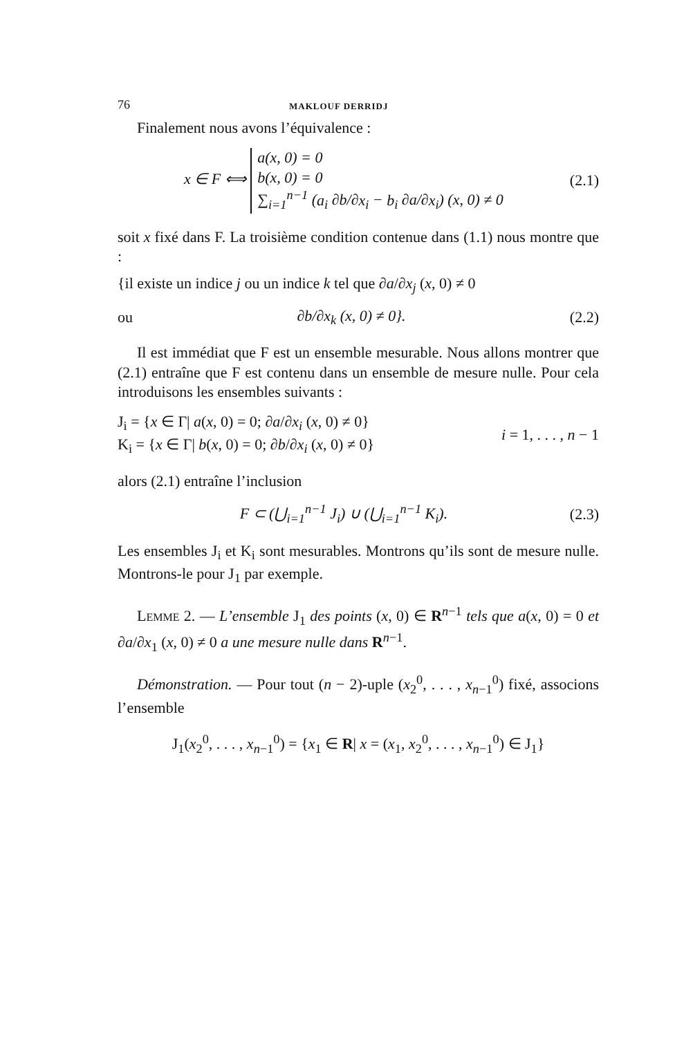76 MAKLOUF DERRIDJ
Finalement nous avons l’équivalence :
x ∈ F ⟺ a(x, 0) = 0
b(x, 0) = 0
∑<sub>i=1</sub><sup>n−1</sup> (a<sub>i</sub> ∂b/∂x<sub>i</sub> − b<sub>i</sub> ∂a/∂x<sub>i</sub>) (x, 0) ≠ 0
(2.1)
soit x fixé dans F. La troisième condition contenue dans (1.1) nous montre que :
{il existe un indice j ou un indice k tel que ∂a/∂x<sub>j</sub> (x, 0) ≠ 0
ou ∂b/∂x<sub>k</sub> (x, 0) ≠ 0}. (2.2)
Il est immédiat que F est un ensemble mesurable. Nous allons montrer que (2.1) entraîne que F est contenu dans un ensemble de mesure nulle. Pour cela introduisons les ensembles suivants :
J<sub>i</sub> = {x ∈ Γ| a(x, 0) = 0; ∂a/∂x<sub>i</sub> (x, 0) ≠ 0}
K<sub>i</sub> = {x ∈ Γ| b(x, 0) = 0; ∂b/∂x<sub>i</sub> (x, 0) ≠ 0}
i = 1, . . . , n − 1
alors (2.1) entraîne l’inclusion
F ⊂ (⋃<sub>i=1</sub><sup>n−1</sup> J<sub>i</sub>) ∪ (⋃<sub>i=1</sub><sup>n−1</sup> K<sub>i</sub>).
(2.3)
Les ensembles J<sub>i</sub> et K<sub>i</sub> sont mesurables. Montrons qu’ils sont de mesure nulle. Montrons-le pour J<sub>1</sub> par exemple.
LEMME 2. — L’ensemble J<sub>1</sub> des points (x, 0) ∈ R<sup>n−1</sup> tels que a(x, 0) = 0 et ∂a/∂x<sub>1</sub> (x, 0) ≠ 0 a une mesure nulle dans R<sup>n−1</sup>.
Démonstration. — Pour tout (n − 2)-uple (x<sub>2</sub><sup>0</sup>, . . . , x<sub>n−1</sub><sup>0</sup>) fixé, associons l’ensemble
J<sub>1</sub>(x<sub>2</sub><sup>0</sup>, . . . , x<sub>n−1</sub><sup>0</sup>) = {x<sub>1</sub> ∈ R| x = (x<sub>1</sub>, x<sub>2</sub><sup>0</sup>, . . . , x<sub>n−1</sub><sup>0</sup>) ∈ J<sub>1</sub>}